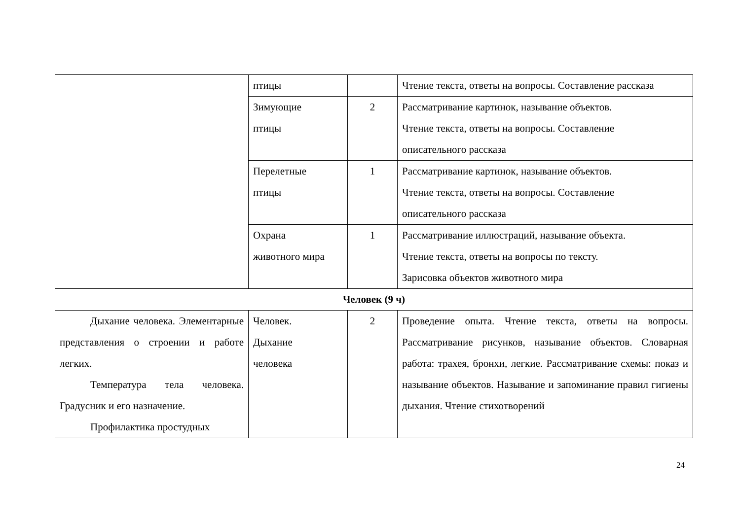| | птицы | | Чтение текста, ответы на вопросы. Составление рассказа |
| | Зимующие птицы | 2 | Рассматривание картинок, называние объектов. Чтение текста, ответы на вопросы. Составление описательного рассказа |
| | Перелетные птицы | 1 | Рассматривание картинок, называние объектов. Чтение текста, ответы на вопросы. Составление описательного рассказа |
| | Охрана животного мира | 1 | Рассматривание иллюстраций, называние объекта. Чтение текста, ответы на вопросы по тексту. Зарисовка объектов животного мира |
| Человек (9 ч) | | | |
| Дыхание человека. Элементарные представления о строении и работе легких. Температура тела человека. Градусник и его назначение. Профилактика простудных | Человек. Дыхание человека | 2 | Проведение опыта. Чтение текста, ответы на вопросы. Рассматривание рисунков, называние объектов. Словарная работа: трахея, бронхи, легкие. Рассматривание схемы: показ и называние объектов. Называние и запоминание правил гигиены дыхания. Чтение стихотворений |
24